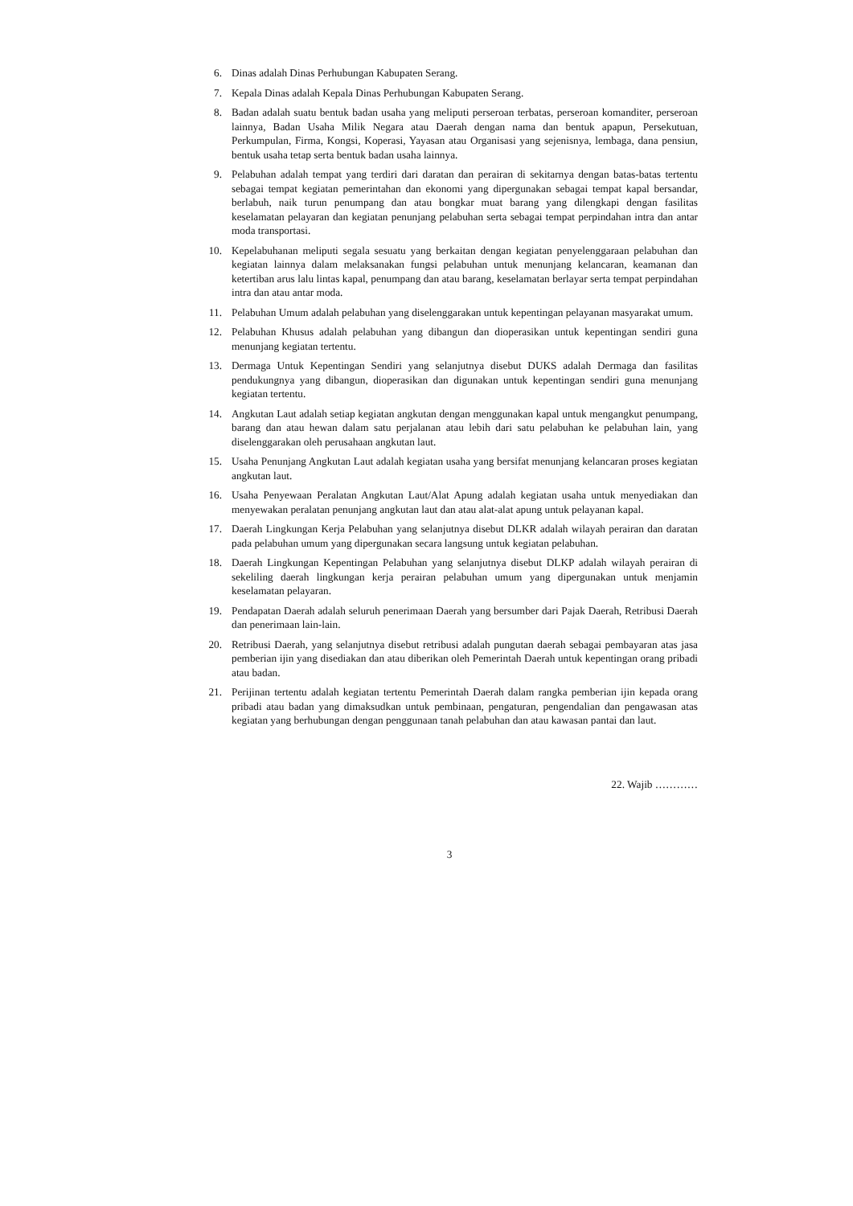6. Dinas adalah Dinas Perhubungan Kabupaten Serang.
7. Kepala Dinas adalah Kepala Dinas Perhubungan Kabupaten Serang.
8. Badan adalah suatu bentuk badan usaha yang meliputi perseroan terbatas, perseroan komanditer, perseroan lainnya, Badan Usaha Milik Negara atau Daerah dengan nama dan bentuk apapun, Persekutuan, Perkumpulan, Firma, Kongsi, Koperasi, Yayasan atau Organisasi yang sejenisnya, lembaga, dana pensiun, bentuk usaha tetap serta bentuk badan usaha lainnya.
9. Pelabuhan adalah tempat yang terdiri dari daratan dan perairan di sekitarnya dengan batas-batas tertentu sebagai tempat kegiatan pemerintahan dan ekonomi yang dipergunakan sebagai tempat kapal bersandar, berlabuh, naik turun penumpang dan atau bongkar muat barang yang dilengkapi dengan fasilitas keselamatan pelayaran dan kegiatan penunjang pelabuhan serta sebagai tempat perpindahan intra dan antar moda transportasi.
10. Kepelabuhanan meliputi segala sesuatu yang berkaitan dengan kegiatan penyelenggaraan pelabuhan dan kegiatan lainnya dalam melaksanakan fungsi pelabuhan untuk menunjang kelancaran, keamanan dan ketertiban arus lalu lintas kapal, penumpang dan atau barang, keselamatan berlayar serta tempat perpindahan intra dan atau antar moda.
11. Pelabuhan Umum adalah pelabuhan yang diselenggarakan untuk kepentingan pelayanan masyarakat umum.
12. Pelabuhan Khusus adalah pelabuhan yang dibangun dan dioperasikan untuk kepentingan sendiri guna menunjang kegiatan tertentu.
13. Dermaga Untuk Kepentingan Sendiri yang selanjutnya disebut DUKS adalah Dermaga dan fasilitas pendukungnya yang dibangun, dioperasikan dan digunakan untuk kepentingan sendiri guna menunjang kegiatan tertentu.
14. Angkutan Laut adalah setiap kegiatan angkutan dengan menggunakan kapal untuk mengangkut penumpang, barang dan atau hewan dalam satu perjalanan atau lebih dari satu pelabuhan ke pelabuhan lain, yang diselenggarakan oleh perusahaan angkutan laut.
15. Usaha Penunjang Angkutan Laut adalah kegiatan usaha yang bersifat menunjang kelancaran proses kegiatan angkutan laut.
16. Usaha Penyewaan Peralatan Angkutan Laut/Alat Apung adalah kegiatan usaha untuk menyediakan dan menyewakan peralatan penunjang angkutan laut dan atau alat-alat apung untuk pelayanan kapal.
17. Daerah Lingkungan Kerja Pelabuhan yang selanjutnya disebut DLKR adalah wilayah perairan dan daratan pada pelabuhan umum yang dipergunakan secara langsung untuk kegiatan pelabuhan.
18. Daerah Lingkungan Kepentingan Pelabuhan yang selanjutnya disebut DLKP adalah wilayah perairan di sekeliling daerah lingkungan kerja perairan pelabuhan umum yang dipergunakan untuk menjamin keselamatan pelayaran.
19. Pendapatan Daerah adalah seluruh penerimaan Daerah yang bersumber dari Pajak Daerah, Retribusi Daerah dan penerimaan lain-lain.
20. Retribusi Daerah, yang selanjutnya disebut retribusi adalah pungutan daerah sebagai pembayaran atas jasa pemberian ijin yang disediakan dan atau diberikan oleh Pemerintah Daerah untuk kepentingan orang pribadi atau badan.
21. Perijinan tertentu adalah kegiatan tertentu Pemerintah Daerah dalam rangka pemberian ijin kepada orang pribadi atau badan yang dimaksudkan untuk pembinaan, pengaturan, pengendalian dan pengawasan atas kegiatan yang berhubungan dengan penggunaan tanah pelabuhan dan atau kawasan pantai dan laut.
22. Wajib …………
3